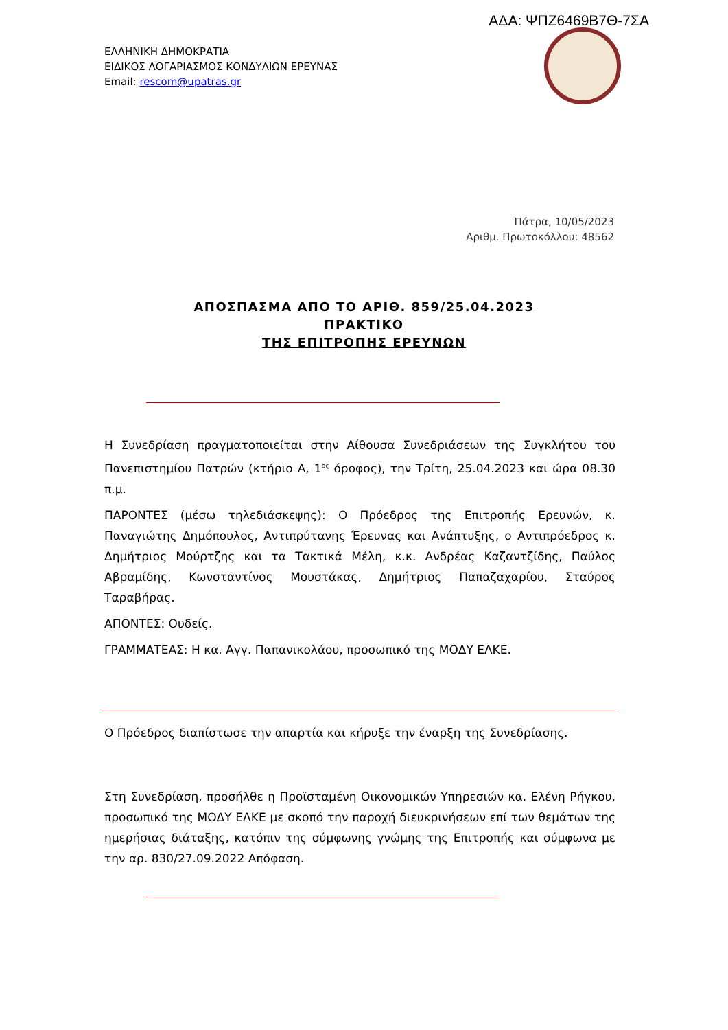ΑΔΑ: ΨΠΖ6469Β7Θ-7ΣΑ
ΕΛΛΗΝΙΚΗ ΔΗΜΟΚΡΑΤΙΑ
ΕΙΔΙΚΟΣ ΛΟΓΑΡΙΑΣΜΟΣ ΚΟΝΔΥΛΙΩΝ ΕΡΕΥΝΑΣ
Email: rescom@upatras.gr
Πάτρα, 10/05/2023
Αριθμ. Πρωτοκόλλου: 48562
ΑΠΟΣΠΑΣΜΑ ΑΠΟ ΤΟ ΑΡΙΘ. 859/25.04.2023
ΠΡΑΚΤΙΚΟ
ΤΗΣ ΕΠΙΤΡΟΠΗΣ ΕΡΕΥΝΩΝ
Η Συνεδρίαση πραγματοποιείται στην Αίθουσα Συνεδριάσεων της Συγκλήτου του Πανεπιστημίου Πατρών (κτήριο Α, 1<sup>ος</sup> όροφος), την Τρίτη, 25.04.2023 και ώρα 08.30 π.μ.
ΠΑΡΟΝΤΕΣ (μέσω τηλεδιάσκεψης): Ο Πρόεδρος της Επιτροπής Ερευνών, κ. Παναγιώτης Δημόπουλος, Αντιπρύτανης Έρευνας και Ανάπτυξης, ο Αντιπρόεδρος κ. Δημήτριος Μούρτζης και τα Τακτικά Μέλη, κ.κ. Ανδρέας Καζαντζίδης, Παύλος Αβραμίδης, Κωνσταντίνος Μουστάκας, Δημήτριος Παπαζαχαρίου, Σταύρος Ταραβήρας.
ΑΠΟΝΤΕΣ: Ουδείς.
ΓΡΑΜΜΑΤΕΑΣ: Η κα. Αγγ. Παπανικολάου, προσωπικό της ΜΟΔΥ ΕΛΚΕ.
Ο Πρόεδρος διαπίστωσε την απαρτία και κήρυξε την έναρξη της Συνεδρίασης.
Στη Συνεδρίαση, προσήλθε η Προϊσταμένη Οικονομικών Υπηρεσιών κα. Ελένη Ρήγκου, προσωπικό της ΜΟΔΥ ΕΛΚΕ με σκοπό την παροχή διευκρινήσεων επί των θεμάτων της ημερήσιας διάταξης, κατόπιν της σύμφωνης γνώμης της Επιτροπής και σύμφωνα με την αρ. 830/27.09.2022 Απόφαση.